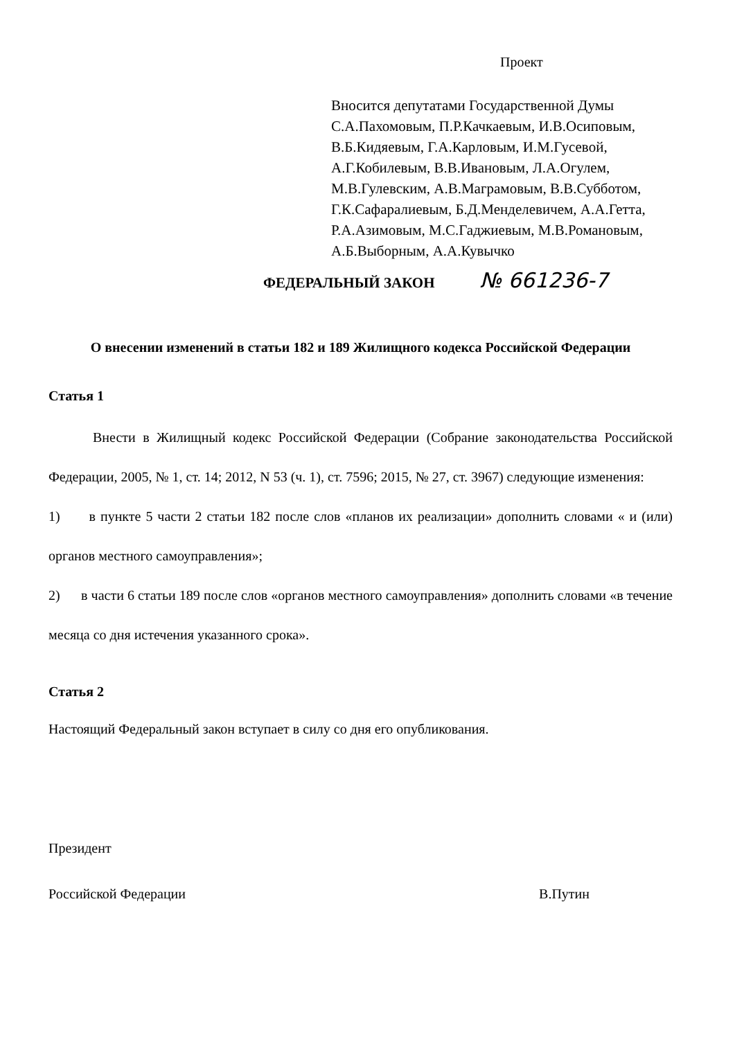Проект
Вносится депутатами Государственной Думы
С.А.Пахомовым, П.Р.Качкаевым, И.В.Осиповым,
В.Б.Кидяевым, Г.А.Карловым, И.М.Гусевой,
А.Г.Кобилевым, В.В.Ивановым, Л.А.Огулем,
М.В.Гулевским, А.В.Маграмовым, В.В.Субботом,
Г.К.Сафаралиевым, Б.Д.Менделевичем, А.А.Гетта,
Р.А.Азимовым, М.С.Гаджиевым, М.В.Романовым,
А.Б.Выборным, А.А.Кувычко
ФЕДЕРАЛЬНЫЙ ЗАКОН № 661236-7
О внесении изменений в статьи 182 и 189 Жилищного кодекса Российской Федерации
Статья 1
Внести в Жилищный кодекс Российской Федерации (Собрание законодательства Российской Федерации, 2005, № 1, ст. 14; 2012, N 53 (ч. 1), ст. 7596; 2015, № 27, ст. 3967) следующие изменения:
1) в пункте 5 части 2 статьи 182 после слов «планов их реализации» дополнить словами « и (или) органов местного самоуправления»;
2) в части 6 статьи 189 после слов «органов местного самоуправления» дополнить словами «в течение месяца со дня истечения указанного срока».
Статья 2
Настоящий Федеральный закон вступает в силу со дня его опубликования.
Президент
Российской Федерации В.Путин